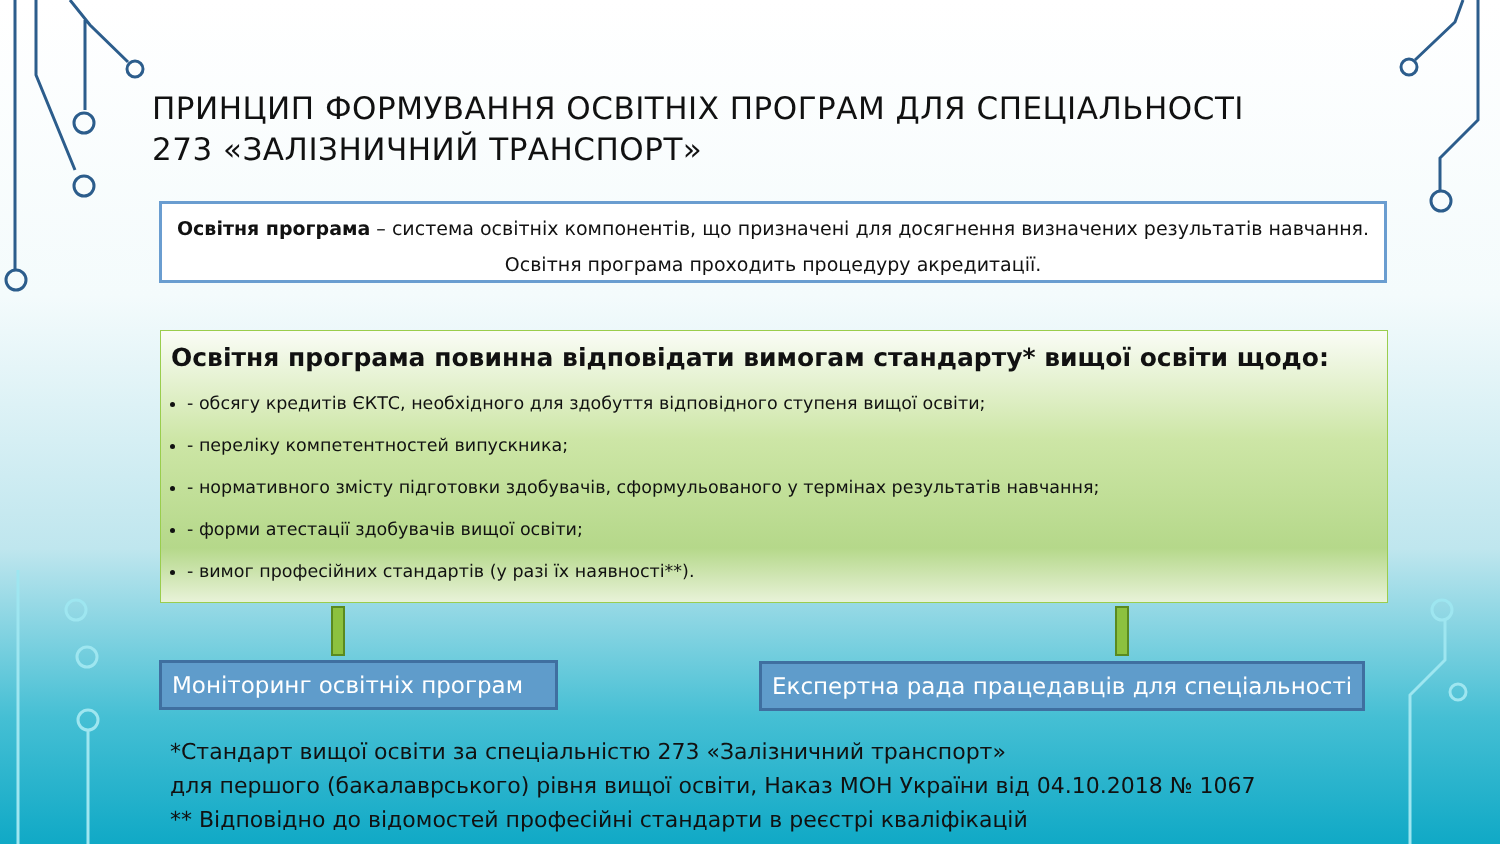ПРИНЦИП ФОРМУВАННЯ ОСВІТНІХ ПРОГРАМ ДЛЯ СПЕЦІАЛЬНОСТІ
273 «ЗАЛІЗНИЧНИЙ ТРАНСПОРТ»
Освітня програма – система освітніх компонентів, що призначені для досягнення визначених результатів навчання. Освітня програма проходить процедуру акредитації.
Освітня програма повинна відповідати вимогам стандарту* вищої освіти щодо:
- обсягу кредитів ЄКТС, необхідного для здобуття відповідного ступеня вищої освіти;
- переліку компетентностей випускника;
- нормативного змісту підготовки здобувачів, сформульованого у термінах результатів навчання;
- форми атестації здобувачів вищої освіти;
- вимог професійних стандартів (у разі їх наявності**).
Моніторинг освітніх програм
Експертна рада працедавців для спеціальності
*Стандарт вищої освіти за спеціальністю 273 «Залізничний транспорт»
для першого (бакалаврського) рівня вищої освіти, Наказ МОН України від 04.10.2018 № 1067
** Відповідно до відомостей професійні стандарти в реєстрі кваліфікацій